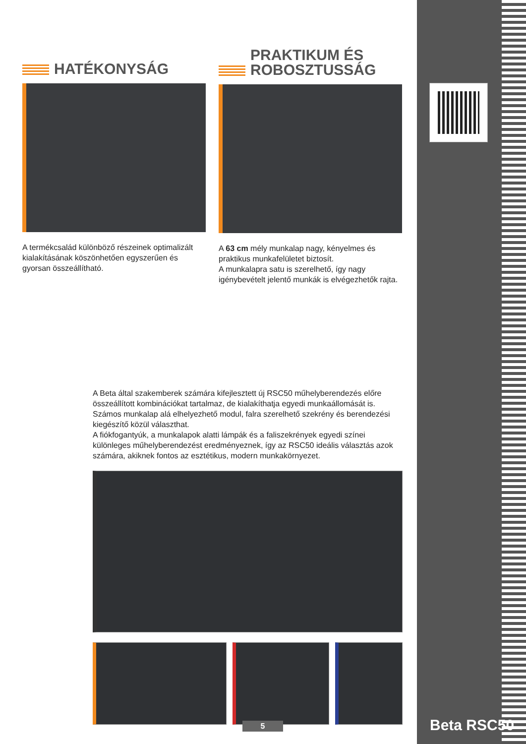Beta RSC50
HATÉKONYSÁG
A termékcsalád különböző részeinek optimalizált kialakításának köszönhetően egyszerűen és gyorsan összeállítható.
PRAKTIKUM ÉS
ROBOSZTUSSÁG
A 63 cm mély munkalap nagy, kényelmes és praktikus munkafelületet biztosít.
A munkalapra satu is szerelhető, így nagy igénybevételt jelentő munkák is elvégezhetők rajta.
A Beta által szakemberek számára kifejlesztett új RSC50 műhelyberendezés előre összeállított kombinációkat tartalmaz, de kialakíthatja egyedi munkaállomását is. Számos munkalap alá elhelyezhető modul, falra szerelhető szekrény és berendezési kiegészítő közül választhat.
A fiókfogantyúk, a munkalapok alatti lámpák és a faliszekrények egyedi színei különleges műhelyberendezést eredményeznek, így az RSC50 ideális választás azok számára, akiknek fontos az esztétikus, modern munkakörnyezet.
5